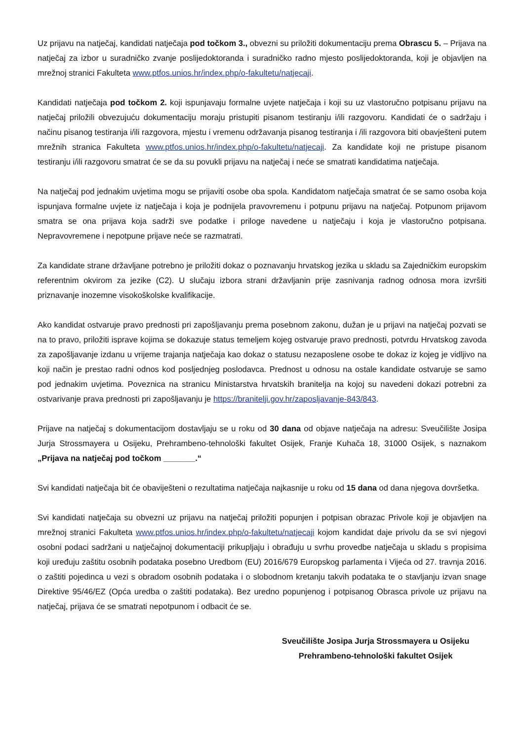Uz prijavu na natječaj, kandidati natječaja pod točkom 3., obvezni su priložiti dokumentaciju prema Obrascu 5. – Prijava na natječaj za izbor u suradničko zvanje poslijedoktoranda i suradničko radno mjesto poslijedoktoranda, koji je objavljen na mrežnoj stranici Fakulteta www.ptfos.unios.hr/index.php/o-fakultetu/natjecaji.
Kandidati natječaja pod točkom 2. koji ispunjavaju formalne uvjete natječaja i koji su uz vlastoručno potpisanu prijavu na natječaj priložili obvezujuću dokumentaciju moraju pristupiti pisanom testiranju i/ili razgovoru. Kandidati će o sadržaju i načinu pisanog testiranja i/ili razgovora, mjestu i vremenu održavanja pisanog testiranja i /ili razgovora biti obavješteni putem mrežnih stranica Fakulteta www.ptfos.unios.hr/index.php/o-fakultetu/natjecaji. Za kandidate koji ne pristupe pisanom testiranju i/ili razgovoru smatrat će se da su povukli prijavu na natječaj i neće se smatrati kandidatima natječaja.
Na natječaj pod jednakim uvjetima mogu se prijaviti osobe oba spola. Kandidatom natječaja smatrat će se samo osoba koja ispunjava formalne uvjete iz natječaja i koja je podnijela pravovremenu i potpunu prijavu na natječaj. Potpunom prijavom smatra se ona prijava koja sadrži sve podatke i priloge navedene u natječaju i koja je vlastoručno potpisana. Nepravovremene i nepotpune prijave neće se razmatrati.
Za kandidate strane državljane potrebno je priložiti dokaz o poznavanju hrvatskog jezika u skladu sa Zajedničkim europskim referentnim okvirom za jezike (C2). U slučaju izbora strani državljanin prije zasnivanja radnog odnosa mora izvršiti priznavanje inozemne visokoškolske kvalifikacije.
Ako kandidat ostvaruje pravo prednosti pri zapošljavanju prema posebnom zakonu, dužan je u prijavi na natječaj pozvati se na to pravo, priložiti isprave kojima se dokazuje status temeljem kojeg ostvaruje pravo prednosti, potvrdu Hrvatskog zavoda za zapošljavanje izdanu u vrijeme trajanja natječaja kao dokaz o statusu nezaposlene osobe te dokaz iz kojeg je vidljivo na koji način je prestao radni odnos kod posljednjeg poslodavca. Prednost u odnosu na ostale kandidate ostvaruje se samo pod jednakim uvjetima. Poveznica na stranicu Ministarstva hrvatskih branitelja na kojoj su navedeni dokazi potrebni za ostvarivanje prava prednosti pri zapošljavanju je https://branitelji.gov.hr/zaposljavanje-843/843.
Prijave na natječaj s dokumentacijom dostavljaju se u roku od 30 dana od objave natječaja na adresu: Sveučilište Josipa Jurja Strossmayera u Osijeku, Prehrambeno-tehnološki fakultet Osijek, Franje Kuhača 18, 31000 Osijek, s naznakom „Prijava na natječaj pod točkom _______.“
Svi kandidati natječaja bit će obaviješteni o rezultatima natječaja najkasnije u roku od 15 dana od dana njegova dovršetka.
Svi kandidati natječaja su obvezni uz prijavu na natječaj priložiti popunjen i potpisan obrazac Privole koji je objavljen na mrežnoj stranici Fakulteta www.ptfos.unios.hr/index.php/o-fakultetu/natjecaji kojom kandidat daje privolu da se svi njegovi osobni podaci sadržani u natječajnoj dokumentaciji prikupljaju i obrađuju u svrhu provedbe natječaja u skladu s propisima koji uređuju zaštitu osobnih podataka posebno Uredbom (EU) 2016/679 Europskog parlamenta i Vijeća od 27. travnja 2016. o zaštiti pojedinca u vezi s obradom osobnih podataka i o slobodnom kretanju takvih podataka te o stavljanju izvan snage Direktive 95/46/EZ (Opća uredba o zaštiti podataka). Bez uredno popunjenog i potpisanog Obrasca privole uz prijavu na natječaj, prijava će se smatrati nepotpunom i odbacit će se.
Sveučilište Josipa Jurja Strossmayera u Osijeku
Prehrambeno-tehnološki fakultet Osijek